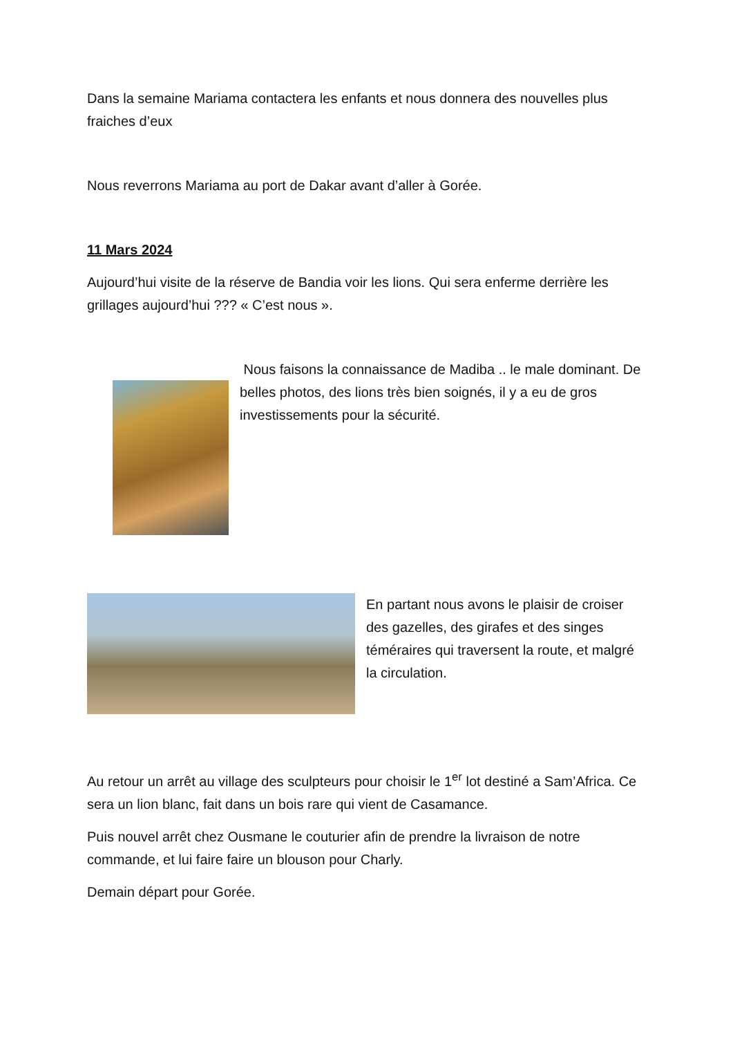Dans la semaine Mariama contactera les enfants et nous donnera des nouvelles plus fraiches d’eux
Nous reverrons Mariama au port de Dakar avant d’aller à Gorée.
11 Mars 2024
Aujourd’hui visite de la réserve de Bandia voir les lions. Qui sera enferme derrière les grillages aujourd’hui ??? « C’est nous ».
Nous faisons la connaissance de Madiba .. le male dominant. De belles photos, des lions très bien soignés, il y a eu de gros investissements pour la sécurité.
En partant nous avons le plaisir de croiser des gazelles, des girafes et des singes téméraires qui traversent la route, et malgré la circulation.
Au retour un arrêt au village des sculpteurs pour choisir le 1<sup>er</sup> lot destiné a Sam’Africa. Ce sera un lion blanc, fait dans un bois rare qui vient de Casamance.
Puis nouvel arrêt chez Ousmane le couturier afin de prendre la livraison de notre commande, et lui faire faire un blouson pour Charly.
Demain départ pour Gorée.